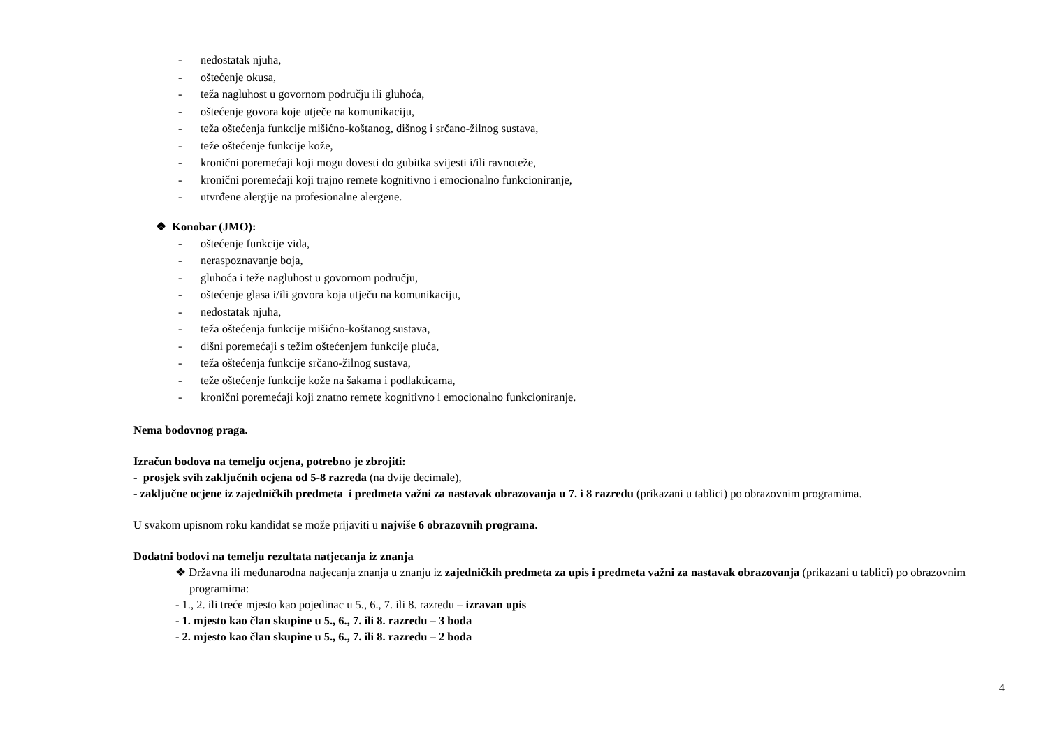- nedostatak njuha,
- oštećenje okusa,
- teža nagluhost u govornom području ili gluhoća,
- oštećenje govora koje utječe na komunikaciju,
- teža oštećenja funkcije mišićno-koštanog, dišnog i srčano-žilnog sustava,
- teže oštećenje funkcije kože,
- kronični poremećaji koji mogu dovesti do gubitka svijesti i/ili ravnoteže,
- kronični poremećaji koji trajno remete kognitivno i emocionalno funkcioniranje,
- utvrđene alergije na profesionalne alergene.
❖ Konobar (JMO):
- oštećenje funkcije vida,
- neraspoznavanje boja,
- gluhoća i teže nagluhost u govornom području,
- oštećenje glasa i/ili govora koja utječu na komunikaciju,
- nedostatak njuha,
- teža oštećenja funkcije mišićno-koštanog sustava,
- dišni poremećaji s težim oštećenjem funkcije pluća,
- teža oštećenja funkcije srčano-žilnog sustava,
- teže oštećenje funkcije kože na šakama i podlakticama,
- kronični poremećaji koji znatno remete kognitivno i emocionalno funkcioniranje.
Nema bodovnog praga.
Izračun bodova na temelju ocjena, potrebno je zbrojiti:
- prosjek svih zaključnih ocjena od 5-8 razreda (na dvije decimale),
- zaključne ocjene iz zajedničkih predmeta i predmeta važni za nastavak obrazovanja u 7. i 8 razredu (prikazani u tablici) po obrazovnim programima.
U svakom upisnom roku kandidat se može prijaviti u najviše 6 obrazovnih programa.
Dodatni bodovi na temelju rezultata natjecanja iz znanja
❖ Državna ili međunarodna natjecanja znanja u znanju iz zajedničkih predmeta za upis i predmeta važni za nastavak obrazovanja (prikazani u tablici) po obrazovnim programima:
- 1., 2. ili treće mjesto kao pojedinac u 5., 6., 7. ili 8. razredu – izravan upis
- 1. mjesto kao član skupine u 5., 6., 7. ili 8. razredu – 3 boda
- 2. mjesto kao član skupine u 5., 6., 7. ili 8. razredu – 2 boda
4